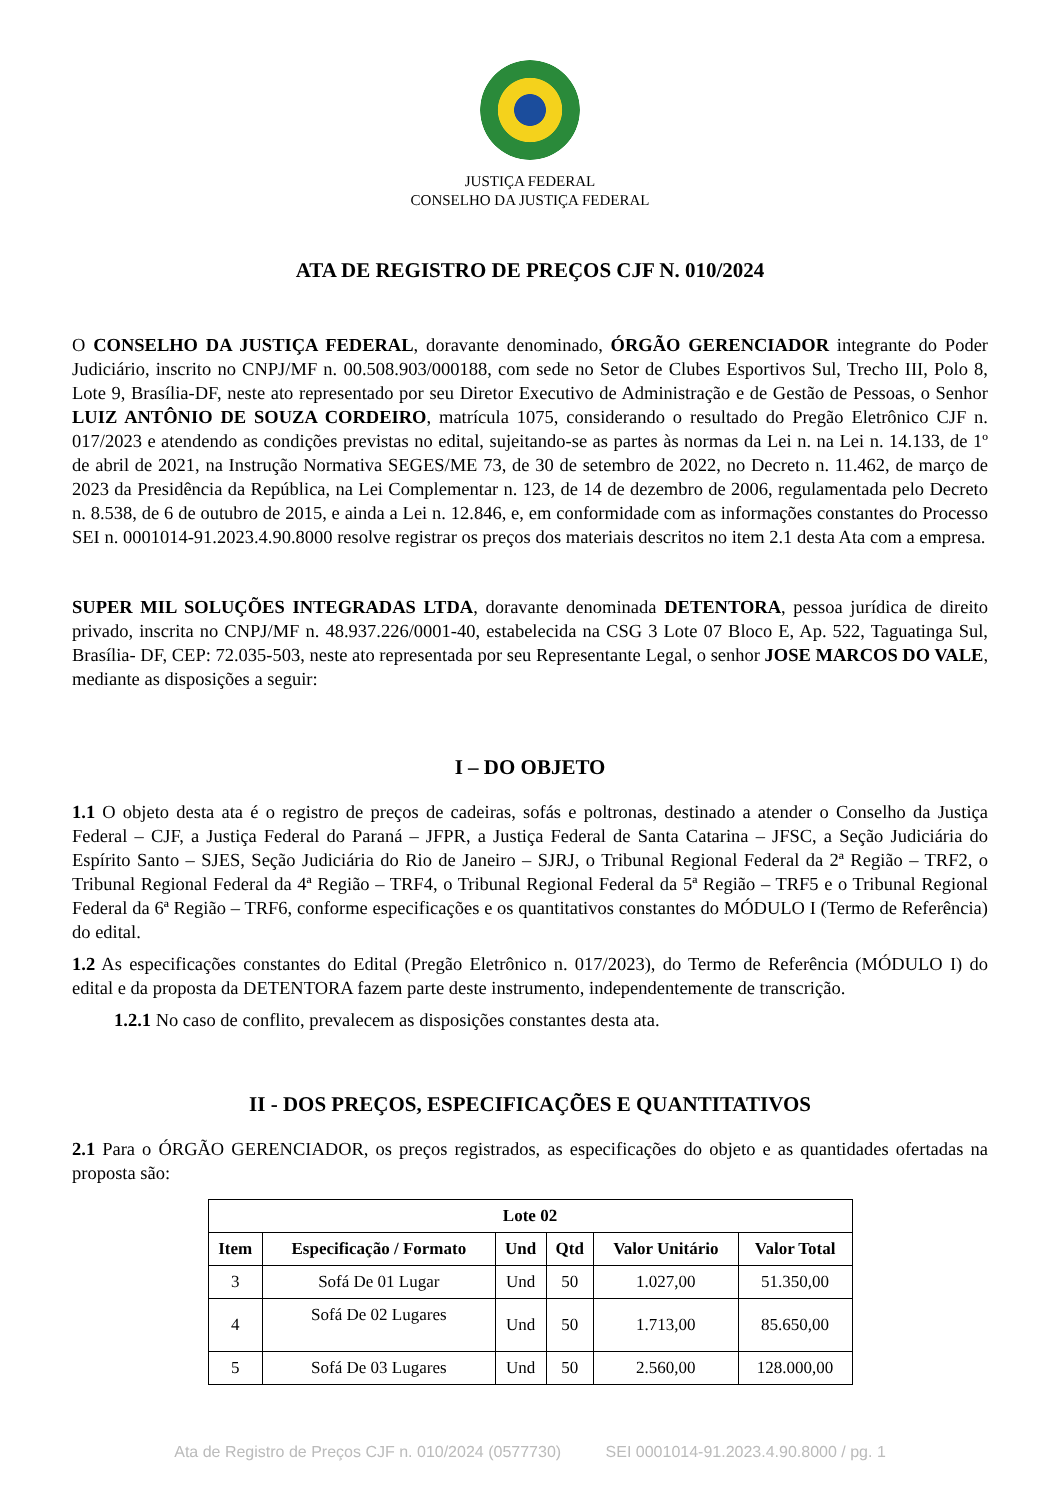JUSTIÇA FEDERAL
CONSELHO DA JUSTIÇA FEDERAL
ATA DE REGISTRO DE PREÇOS CJF N. 010/2024
O CONSELHO DA JUSTIÇA FEDERAL, doravante denominado, ÓRGÃO GERENCIADOR integrante do Poder Judiciário, inscrito no CNPJ/MF n. 00.508.903/000188, com sede no Setor de Clubes Esportivos Sul, Trecho III, Polo 8, Lote 9, Brasília-DF, neste ato representado por seu Diretor Executivo de Administração e de Gestão de Pessoas, o Senhor LUIZ ANTÔNIO DE SOUZA CORDEIRO, matrícula 1075, considerando o resultado do Pregão Eletrônico CJF n. 017/2023 e atendendo as condições previstas no edital, sujeitando-se as partes às normas da Lei n. na Lei n. 14.133, de 1º de abril de 2021, na Instrução Normativa SEGES/ME 73, de 30 de setembro de 2022, no Decreto n. 11.462, de março de 2023 da Presidência da República, na Lei Complementar n. 123, de 14 de dezembro de 2006, regulamentada pelo Decreto n. 8.538, de 6 de outubro de 2015, e ainda a Lei n. 12.846, e, em conformidade com as informações constantes do Processo SEI n. 0001014-91.2023.4.90.8000 resolve registrar os preços dos materiais descritos no item 2.1 desta Ata com a empresa.
SUPER MIL SOLUÇÕES INTEGRADAS LTDA, doravante denominada DETENTORA, pessoa jurídica de direito privado, inscrita no CNPJ/MF n. 48.937.226/0001-40, estabelecida na CSG 3 Lote 07 Bloco E, Ap. 522, Taguatinga Sul, Brasília- DF, CEP: 72.035-503, neste ato representada por seu Representante Legal, o senhor JOSE MARCOS DO VALE, mediante as disposições a seguir:
I – DO OBJETO
1.1 O objeto desta ata é o registro de preços de cadeiras, sofás e poltronas, destinado a atender o Conselho da Justiça Federal – CJF, a Justiça Federal do Paraná – JFPR, a Justiça Federal de Santa Catarina – JFSC, a Seção Judiciária do Espírito Santo – SJES, Seção Judiciária do Rio de Janeiro – SJRJ, o Tribunal Regional Federal da 2ª Região – TRF2, o Tribunal Regional Federal da 4ª Região – TRF4, o Tribunal Regional Federal da 5ª Região – TRF5 e o Tribunal Regional Federal da 6ª Região – TRF6, conforme especificações e os quantitativos constantes do MÓDULO I (Termo de Referência) do edital.
1.2 As especificações constantes do Edital (Pregão Eletrônico n. 017/2023), do Termo de Referência (MÓDULO I) do edital e da proposta da DETENTORA fazem parte deste instrumento, independentemente de transcrição.
1.2.1 No caso de conflito, prevalecem as disposições constantes desta ata.
II - DOS PREÇOS, ESPECIFICAÇÕES E QUANTITATIVOS
2.1 Para o ÓRGÃO GERENCIADOR, os preços registrados, as especificações do objeto e as quantidades ofertadas na proposta são:
| Lote 02 | | | | | |
| --- | --- | --- | --- | --- | --- |
| Item | Especificação / Formato | Und | Qtd | Valor Unitário | Valor Total |
| 3 | Sofá De 01 Lugar | Und | 50 | 1.027,00 | 51.350,00 |
| 4 | Sofá De 02 Lugares | Und | 50 | 1.713,00 | 85.650,00 |
| 5 | Sofá De 03 Lugares | Und | 50 | 2.560,00 | 128.000,00 |
Ata de Registro de Preços CJF n. 010/2024 (0577730) SEI 0001014-91.2023.4.90.8000 / pg. 1